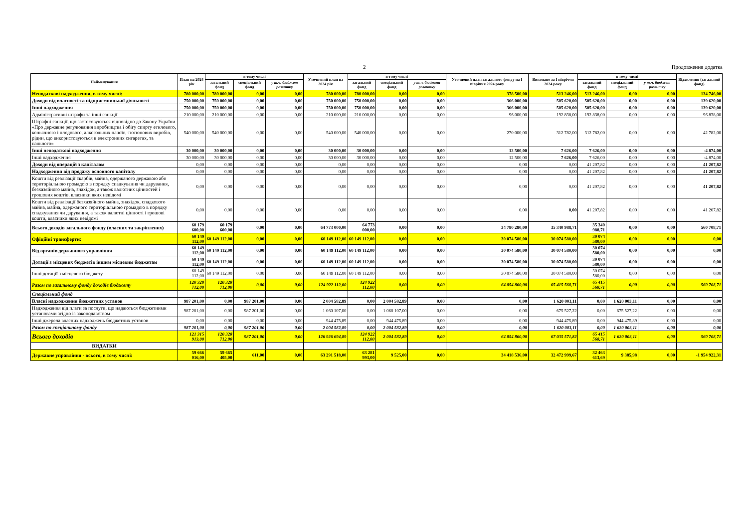2 Продовження додатка
| Найменування | План на 2024 рік | в тому числі | | | Уточнений план на 2024 рік | в тому числі | | | Уточнений план загального фонду на І півріччя 2024 року | Виконано за І півріччя 2024 року | в тому числі | | | Відхилення (загальний фонд) |
| --- | --- | --- | --- | --- | --- | --- | --- | --- | --- | --- | --- | --- | --- | --- |
| | | загальний фонд | спеціальний фонд | у т.ч. бюджет розвитку | | загальний фонд | спеціальний фонд | у т.ч. бюджет розвитку | | | загальний фонд | спеціальний фонд | у т.ч. бюджет розвитку | |
| Неподаткові надходження, в тому числі: | 780 000,00 | 780 000,00 | 0,00 | 0,00 | 780 000,00 | 780 000,00 | 0,00 | 0,00 | 378 500,00 | 513 246,00 | 513 246,00 | 0,00 | 0,00 | 134 746,00 |
| Доходи від власності та підприємницької діяльності | 750 000,00 | 750 000,00 | 0,00 | 0,00 | 750 000,00 | 750 000,00 | 0,00 | 0,00 | 366 000,00 | 505 620,00 | 505 620,00 | 0,00 | 0,00 | 139 620,00 |
| Інші надходження | 750 000,00 | 750 000,00 | 0,00 | 0,00 | 750 000,00 | 750 000,00 | 0,00 | 0,00 | 366 000,00 | 505 620,00 | 505 620,00 | 0,00 | 0,00 | 139 620,00 |
| Адміністративні штрафи та інші санкції | 210 000,00 | 210 000,00 | 0,00 | 0,00 | 210 000,00 | 210 000,00 | 0,00 | 0,00 | 96 000,00 | 192 838,00 | 192 838,00 | 0,00 | 0,00 | 96 838,00 |
| Штрафні санкції, що застосовуються відповідно до Закону України «Про державне регулювання виробництва і обігу спирту етилового, коньячного і плодового, алкогольних напоїв, тютюнових виробів, рідин, що використовуються в електронних сигаретах, та пального» | 540 000,00 | 540 000,00 | 0,00 | 0,00 | 540 000,00 | 540 000,00 | 0,00 | 0,00 | 270 000,00 | 312 782,00 | 312 782,00 | 0,00 | 0,00 | 42 782,00 |
| Інші неподаткові надходження | 30 000,00 | 30 000,00 | 0,00 | 0,00 | 30 000,00 | 30 000,00 | 0,00 | 0,00 | 12 500,00 | 7 626,00 | 7 626,00 | 0,00 | 0,00 | -4 874,00 |
| Інші надходження | 30 000,00 | 30 000,00 | 0,00 | 0,00 | 30 000,00 | 30 000,00 | 0,00 | 0,00 | 12 500,00 | 7 626,00 | 7 626,00 | 0,00 | 0,00 | -4 874,00 |
| Доходи від операцій з капіталом | 0,00 | 0,00 | 0,00 | 0,00 | 0,00 | 0,00 | 0,00 | 0,00 | 0,00 | 0,00 | 41 207,82 | 0,00 | 0,00 | 41 207,82 |
| Надходження від продажу основного капіталу | 0,00 | 0,00 | 0,00 | 0,00 | 0,00 | 0,00 | 0,00 | 0,00 | 0,00 | 0,00 | 41 207,82 | 0,00 | 0,00 | 41 207,82 |
| Кошти від реалізації скарбів, майна, одержаного державою або територіальною громадою в порядку спадкування чи дарування, безхазяйного майна, знахідок, а також валютних цінностей і грошових коштів, власники яких невідомі | 0,00 | 0,00 | 0,00 | 0,00 | 0,00 | 0,00 | 0,00 | 0,00 | 0,00 | 0,00 | 41 207,82 | 0,00 | 0,00 | 41 207,82 |
| Кошти від реалізації безхазяйного майна, знахідок, спадкового майна, майна, одержаного територіальною громадою в порядку спадкування чи дарування, а також валютні цінності і грошові кошти, власники яких невідомі | 0,00 | 0,00 | 0,00 | 0,00 | 0,00 | 0,00 | 0,00 | 0,00 | 0,00 | 0,00 | 41 207,82 | 0,00 | 0,00 | 41 207,82 |
| Всього доходів загального фонду (власних та закріплених) | 60 179 600,00 | 60 179 600,00 | 0,00 | 0,00 | 64 773 000,00 | 64 773 000,00 | 0,00 | 0,00 | 34 780 280,00 | 35 340 988,71 | 35 340 988,71 | 0,00 | 0,00 | 560 708,71 |
| Офіційні трансферти: | 60 149 112,00 | 60 149 112,00 | 0,00 | 0,00 | 60 149 112,00 | 60 149 112,00 | 0,00 | 0,00 | 30 074 580,00 | 30 074 580,00 | 30 074 580,00 | 0,00 | 0,00 | 0,00 |
| Від органів державного управління | 60 149 112,00 | 60 149 112,00 | 0,00 | 0,00 | 60 149 112,00 | 60 149 112,00 | 0,00 | 0,00 | 30 074 580,00 | 30 074 580,00 | 30 074 580,00 | 0,00 | 0,00 | 0,00 |
| Дотації з місцевих бюджетів іншим місцевим бюджетам | 60 149 112,00 | 60 149 112,00 | 0,00 | 0,00 | 60 149 112,00 | 60 149 112,00 | 0,00 | 0,00 | 30 074 580,00 | 30 074 580,00 | 30 074 580,00 | 0,00 | 0,00 | 0,00 |
| Інші дотації з місцевого бюджету | 60 149 112,00 | 60 149 112,00 | 0,00 | 0,00 | 60 149 112,00 | 60 149 112,00 | 0,00 | 0,00 | 30 074 580,00 | 30 074 580,00 | 30 074 580,00 | 0,00 | 0,00 | 0,00 |
| Разом по загальному фонду доходів бюджету | 120 328 712,00 | 120 328 712,00 | 0,00 | 0,00 | 124 922 112,00 | 124 922 112,00 | 0,00 | 0,00 | 64 854 860,00 | 65 415 568,71 | 65 415 568,71 | 0,00 | 0,00 | 560 708,71 |
| Спеціальний фонд | | | | | | | | | | | | | | |
| Власні надходження бюджетних установ | 987 201,00 | 0,00 | 987 201,00 | 0,00 | 2 004 582,89 | 0,00 | 2 004 582,89 | 0,00 | 0,00 | 1 620 003,11 | 0,00 | 1 620 003,11 | 0,00 | 0,00 |
| Надходження від плати за послуги, що надаються бюджетними установами згідно із законодавством | 987 201,00 | 0,00 | 987 201,00 | 0,00 | 1 060 107,00 | 0,00 | 1 060 107,00 | 0,00 | 0,00 | 675 527,22 | 0,00 | 675 527,22 | 0,00 | 0,00 |
| Інші джерела власних надходжень бюджетних установ | 0,00 | 0,00 | 0,00 | 0,00 | 944 475,89 | 0,00 | 944 475,89 | 0,00 | 0,00 | 944 475,89 | 0,00 | 944 475,89 | 0,00 | 0,00 |
| Разом по спеціальному фонду | 987 201,00 | 0,00 | 987 201,00 | 0,00 | 2 004 582,89 | 0,00 | 2 004 582,89 | 0,00 | 0,00 | 1 620 003,11 | 0,00 | 1 620 003,11 | 0,00 | 0,00 |
| Всього доходів | 121 315 913,00 | 120 328 712,00 | 987 201,00 | 0,00 | 126 926 694,89 | 124 922 112,00 | 2 004 582,89 | 0,00 | 64 854 860,00 | 67 035 571,82 | 65 415 568,71 | 1 620 003,11 | 0,00 | 560 708,71 |
| ВИДАТКИ | | | | | | | | | | | | | | |
| Державне управління - всього, в тому числі: | 59 666 016,00 | 59 665 405,00 | 611,00 | 0,00 | 63 291 518,00 | 63 281 993,00 | 9 525,00 | 0,00 | 34 418 536,00 | 32 472 999,67 | 32 463 613,69 | 9 385,98 | 0,00 | -1 954 922,31 |